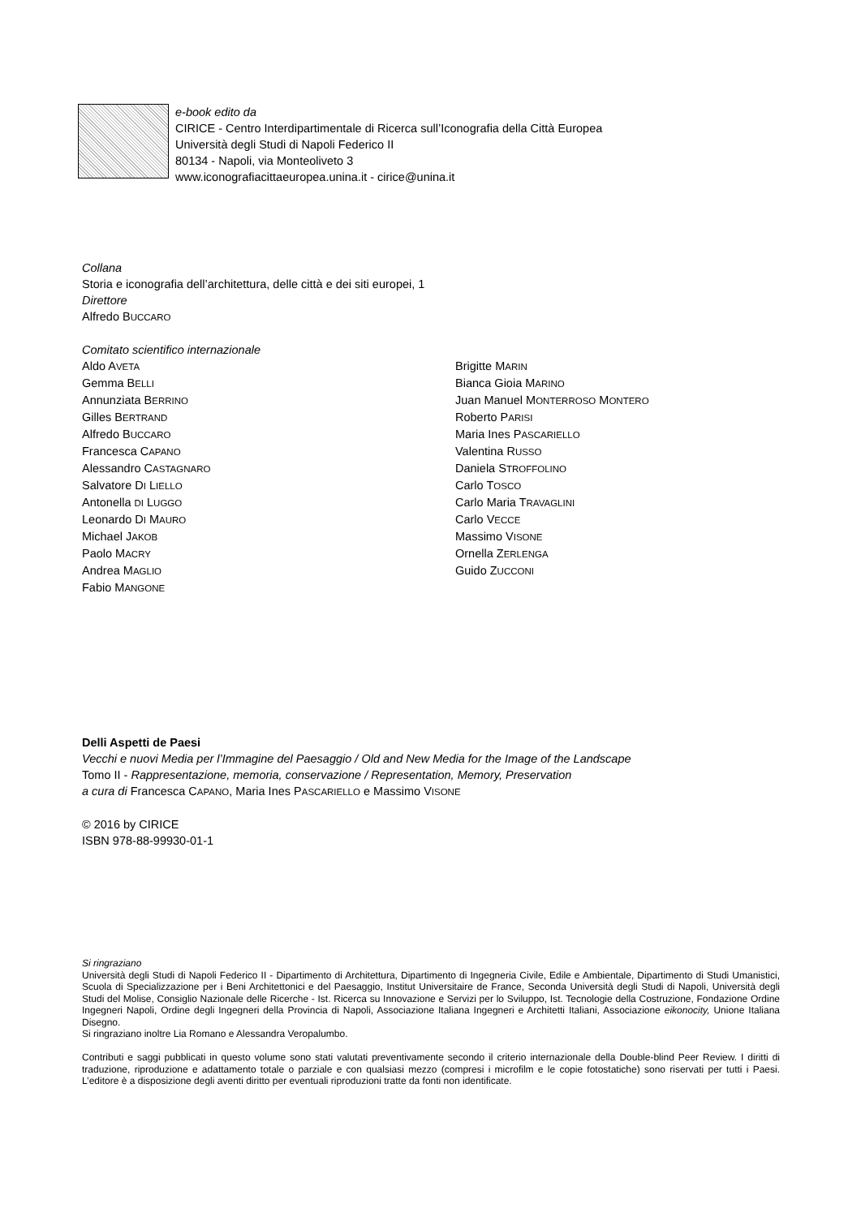e-book edito da
CIRICE - Centro Interdipartimentale di Ricerca sull’Iconografia della Città Europea
Università degli Studi di Napoli Federico II
80134 - Napoli, via Monteoliveto 3
www.iconografiacittaeuropea.unina.it - cirice@unina.it
Collana
Storia e iconografia dell’architettura, delle città e dei siti europei, 1
Direttore
Alfredo BUCCARO
Comitato scientifico internazionale
Aldo AVETA
Gemma BELLI
Annunziata BERRINO
Gilles BERTRAND
Alfredo BUCCARO
Francesca CAPANO
Alessandro CASTAGNARO
Salvatore DI LIELLO
Antonella DI LUGGO
Leonardo DI MAURO
Michael JAKOB
Paolo MACRY
Andrea MAGLIO
Fabio MANGONE
Brigitte MARIN
Bianca Gioia MARINO
Juan Manuel MONTERROSO MONTERO
Roberto PARISI
Maria Ines PASCARIELLO
Valentina RUSSO
Daniela STROFFOLINO
Carlo TOSCO
Carlo Maria TRAVAGLINI
Carlo VECCE
Massimo VISONE
Ornella ZERLENGA
Guido ZUCCONI
Delli Aspetti de Paesi
Vecchi e nuovi Media per l’Immagine del Paesaggio / Old and New Media for the Image of the Landscape
Tomo II - Rappresentazione, memoria, conservazione / Representation, Memory, Preservation
a cura di Francesca CAPANO, Maria Ines PASCARIELLO e Massimo VISONE
© 2016 by CIRICE
ISBN 978-88-99930-01-1
Si ringraziano
Università degli Studi di Napoli Federico II - Dipartimento di Architettura, Dipartimento di Ingegneria Civile, Edile e Ambientale, Dipartimento di Studi Umanistici, Scuola di Specializzazione per i Beni Architettonici e del Paesaggio, Institut Universitaire de France, Seconda Università degli Studi di Napoli, Università degli Studi del Molise, Consiglio Nazionale delle Ricerche - Ist. Ricerca su Innovazione e Servizi per lo Sviluppo, Ist. Tecnologie della Costruzione, Fondazione Ordine Ingegneri Napoli, Ordine degli Ingegneri della Provincia di Napoli, Associazione Italiana Ingegneri e Architetti Italiani, Associazione eikonocity, Unione Italiana Disegno.
Si ringraziano inoltre Lia Romano e Alessandra Veropalumbo.
Contributi e saggi pubblicati in questo volume sono stati valutati preventivamente secondo il criterio internazionale della Double-blind Peer Review. I diritti di traduzione, riproduzione e adattamento totale o parziale e con qualsiasi mezzo (compresi i microfilm e le copie fotostatiche) sono riservati per tutti i Paesi. L’editore è a disposizione degli aventi diritto per eventuali riproduzioni tratte da fonti non identificate.